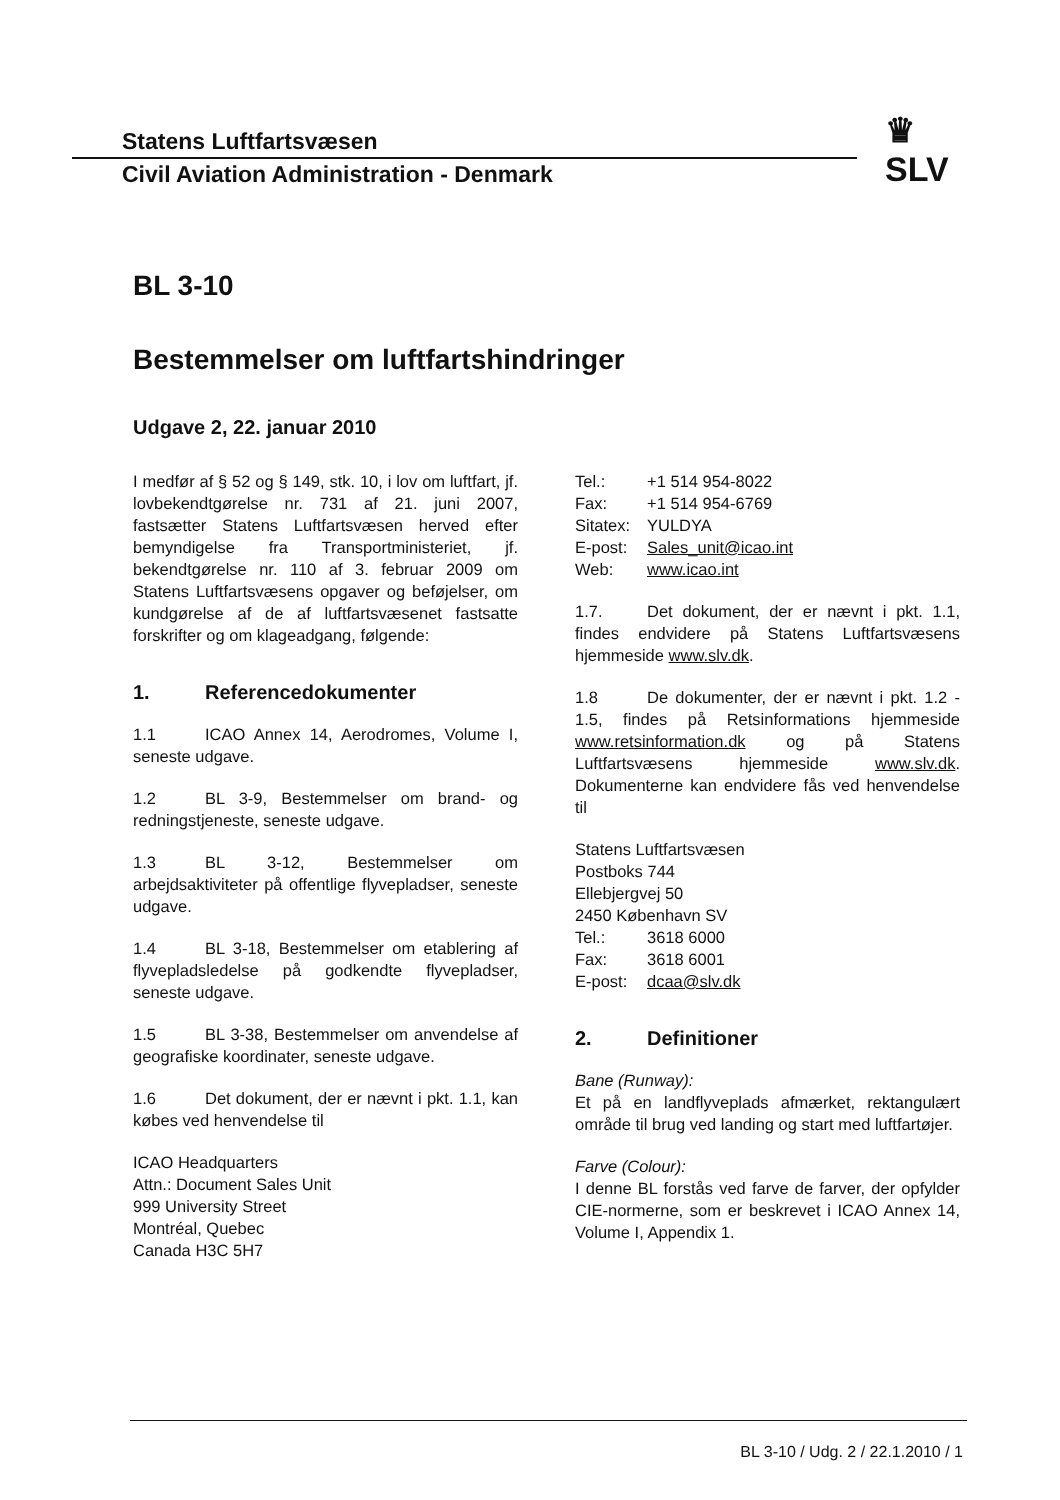Statens Luftfartsvæsen
Civil Aviation Administration - Denmark
♛
SLV
BL 3-10
Bestemmelser om luftfartshindringer
Udgave 2, 22. januar 2010
I medfør af § 52 og § 149, stk. 10, i lov om luftfart, jf. lovbekendtgørelse nr. 731 af 21. juni 2007, fastsætter Statens Luftfartsvæsen herved efter bemyndigelse fra Transportministeriet, jf. bekendtgørelse nr. 110 af 3. februar 2009 om Statens Luftfartsvæsens opgaver og beføjelser, om kundgørelse af de af luftfartsvæsenet fastsatte forskrifter og om klageadgang, følgende:
1. Referencedokumenter
1.1 ICAO Annex 14, Aerodromes, Volume I, seneste udgave.
1.2 BL 3-9, Bestemmelser om brand- og redningstjeneste, seneste udgave.
1.3 BL 3-12, Bestemmelser om arbejdsaktiviteter på offentlige flyvepladser, seneste udgave.
1.4 BL 3-18, Bestemmelser om etablering af flyvepladsledelse på godkendte flyvepladser, seneste udgave.
1.5 BL 3-38, Bestemmelser om anvendelse af geografiske koordinater, seneste udgave.
1.6 Det dokument, der er nævnt i pkt. 1.1, kan købes ved henvendelse til
ICAO Headquarters
Attn.: Document Sales Unit
999 University Street
Montréal, Quebec
Canada H3C 5H7
Tel.: +1 514 954-8022
Fax: +1 514 954-6769
Sitatex: YULDYA
E-post: Sales_unit@icao.int
Web: www.icao.int
1.7. Det dokument, der er nævnt i pkt. 1.1, findes endvidere på Statens Luftfartsvæsens hjemmeside www.slv.dk.
1.8 De dokumenter, der er nævnt i pkt. 1.2 - 1.5, findes på Retsinformations hjemmeside www.retsinformation.dk og på Statens Luftfartsvæsens hjemmeside www.slv.dk. Dokumenterne kan endvidere fås ved henvendelse til
Statens Luftfartsvæsen
Postboks 744
Ellebjergvej 50
2450 København SV
Tel.: 3618 6000
Fax: 3618 6001
E-post: dcaa@slv.dk
2. Definitioner
Bane (Runway):
Et på en landflyveplads afmærket, rektangulært område til brug ved landing og start med luftfartøjer.
Farve (Colour):
I denne BL forstås ved farve de farver, der opfylder CIE-normerne, som er beskrevet i ICAO Annex 14, Volume I, Appendix 1.
BL 3-10 / Udg. 2 / 22.1.2010 / 1